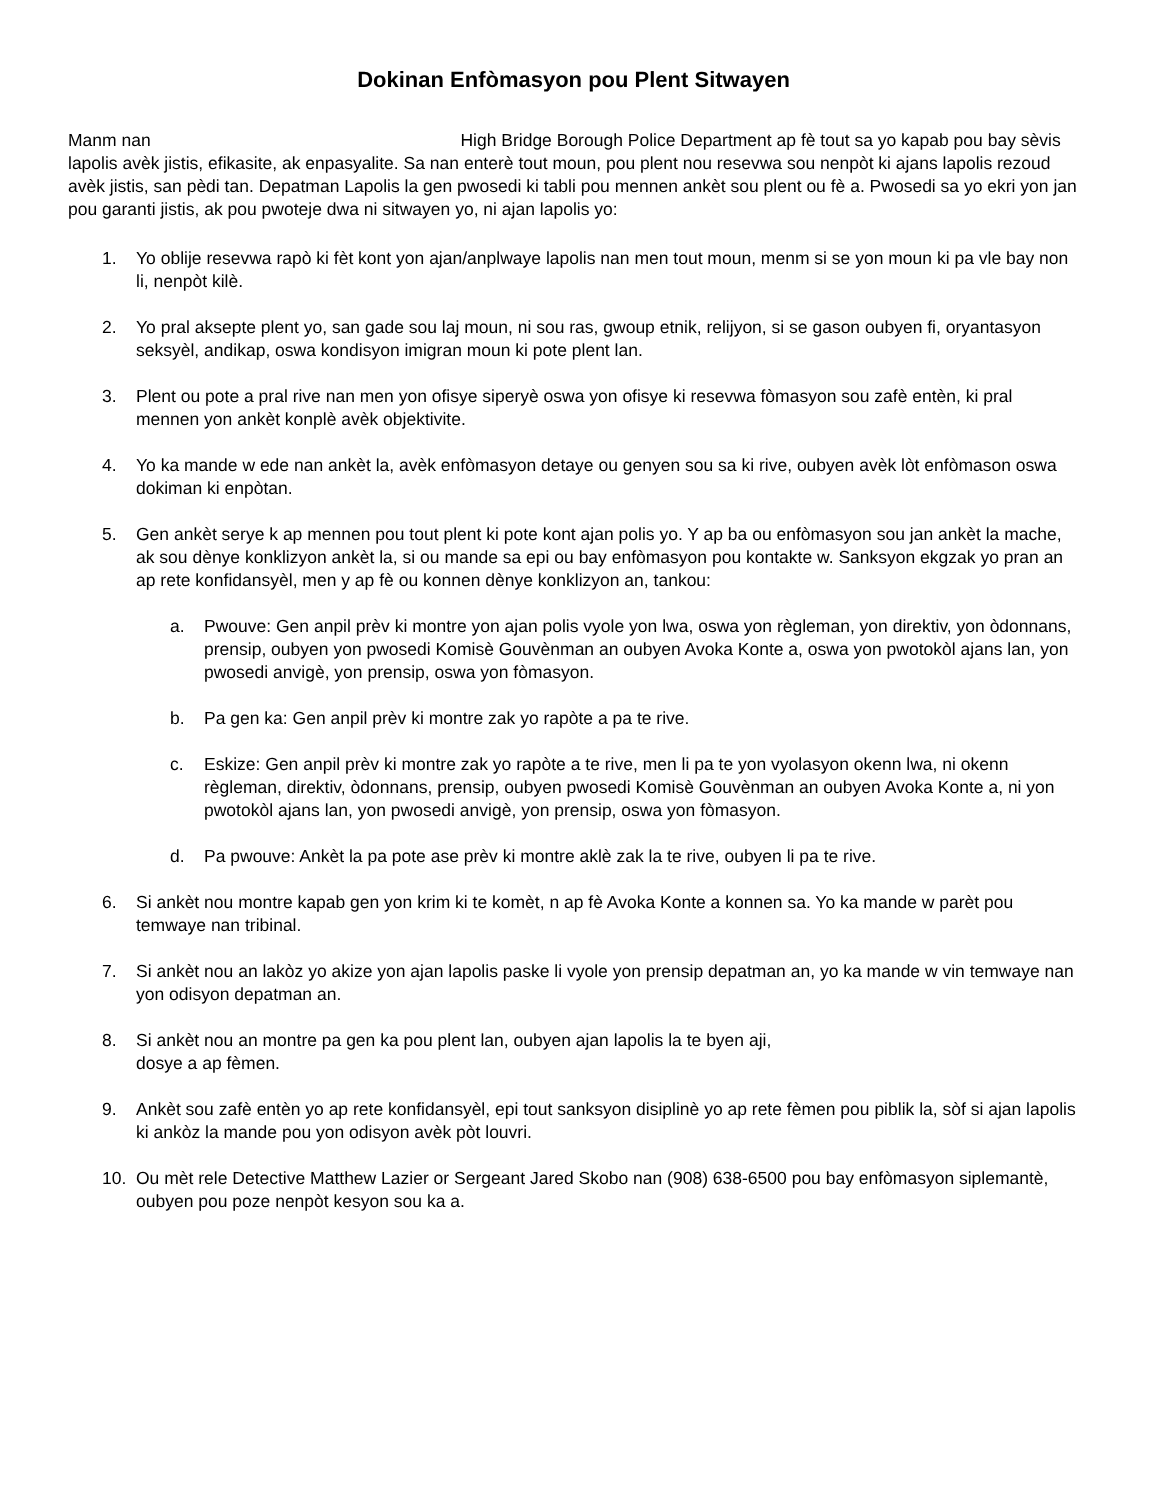Dokinan Enfòmasyon pou Plent Sitwayen
Manm nan High Bridge Borough Police Department ap fè tout sa yo kapab pou bay sèvis lapolis avèk jistis, efikasite, ak enpasyalite. Sa nan enterè tout moun, pou plent nou resevwa sou nenpòt ki ajans lapolis rezoud avèk jistis, san pèdi tan. Depatman Lapolis la gen pwosedi ki tabli pou mennen ankèt sou plent ou fè a. Pwosedi sa yo ekri yon jan pou garanti jistis, ak pou pwoteje dwa ni sitwayen yo, ni ajan lapolis yo:
1. Yo oblije resevwa rapò ki fèt kont yon ajan/anplwaye lapolis nan men tout moun, menm si se yon moun ki pa vle bay non li, nenpòt kilè.
2. Yo pral aksepte plent yo, san gade sou laj moun, ni sou ras, gwoup etnik, relijyon, si se gason oubyen fi, oryantasyon seksyèl, andikap, oswa kondisyon imigran moun ki pote plent lan.
3. Plent ou pote a pral rive nan men yon ofisye siperyè oswa yon ofisye ki resevwa fòmasyon sou zafè entèn, ki pral mennen yon ankèt konplè avèk objektivite.
4. Yo ka mande w ede nan ankèt la, avèk enfòmasyon detaye ou genyen sou sa ki rive, oubyen avèk lòt enfòmason oswa dokiman ki enpòtan.
5. Gen ankèt serye k ap mennen pou tout plent ki pote kont ajan polis yo. Y ap ba ou enfòmasyon sou jan ankèt la mache, ak sou dènye konklizyon ankèt la, si ou mande sa epi ou bay enfòmasyon pou kontakte w. Sanksyon ekgzak yo pran an ap rete konfidansyèl, men y ap fè ou konnen dènye konklizyon an, tankou:
a. Pwouve: Gen anpil prèv ki montre yon ajan polis vyole yon lwa, oswa yon règleman, yon direktiv, yon òdonnans, prensip, oubyen yon pwosedi Komisè Gouvènman an oubyen Avoka Konte a, oswa yon pwotokòl ajans lan, yon pwosedi anvigè, yon prensip, oswa yon fòmasyon.
b. Pa gen ka: Gen anpil prèv ki montre zak yo rapòte a pa te rive.
c. Eskize: Gen anpil prèv ki montre zak yo rapòte a te rive, men li pa te yon vyolasyon okenn lwa, ni okenn règleman, direktiv, òdonnans, prensip, oubyen pwosedi Komisè Gouvènman an oubyen Avoka Konte a, ni yon pwotokòl ajans lan, yon pwosedi anvigè, yon prensip, oswa yon fòmasyon.
d. Pa pwouve: Ankèt la pa pote ase prèv ki montre aklè zak la te rive, oubyen li pa te rive.
6. Si ankèt nou montre kapab gen yon krim ki te komèt, n ap fè Avoka Konte a konnen sa. Yo ka mande w parèt pou temwaye nan tribinal.
7. Si ankèt nou an lakòz yo akize yon ajan lapolis paske li vyole yon prensip depatman an, yo ka mande w vin temwaye nan yon odisyon depatman an.
8. Si ankèt nou an montre pa gen ka pou plent lan, oubyen ajan lapolis la te byen aji,
dosye a ap fèmen.
9. Ankèt sou zafè entèn yo ap rete konfidansyèl, epi tout sanksyon disiplinè yo ap rete fèmen pou piblik la, sòf si ajan lapolis ki ankòz la mande pou yon odisyon avèk pòt louvri.
10. Ou mèt rele Detective Matthew Lazier or Sergeant Jared Skobo nan (908) 638-6500 pou bay enfòmasyon siplemantè, oubyen pou poze nenpòt kesyon sou ka a.